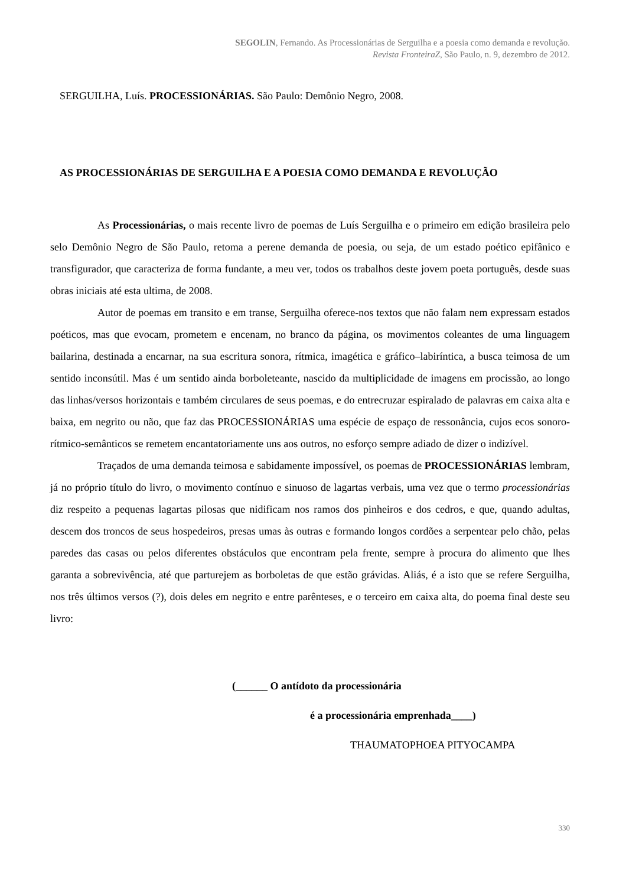SEGOLIN, Fernando. As Processionárias de Serguilha e a poesia como demanda e revolução.
Revista FronteiraZ, São Paulo, n. 9, dezembro de 2012.
SERGUILHA, Luís. PROCESSIONÁRIAS. São Paulo: Demônio Negro, 2008.
AS PROCESSIONÁRIAS DE SERGUILHA E A POESIA COMO DEMANDA E REVOLUÇÃO
As Processionárias, o mais recente livro de poemas de Luís Serguilha e o primeiro em edição brasileira pelo selo Demônio Negro de São Paulo, retoma a perene demanda de poesia, ou seja, de um estado poético epifânico e transfigurador, que caracteriza de forma fundante, a meu ver, todos os trabalhos deste jovem poeta português, desde suas obras iniciais até esta ultima, de 2008.
Autor de poemas em transito e em transe, Serguilha oferece-nos textos que não falam nem expressam estados poéticos, mas que evocam, prometem e encenam, no branco da página, os movimentos coleantes de uma linguagem bailarina, destinada a encarnar, na sua escritura sonora, rítmica, imagética e gráfico–labiríntica, a busca teimosa de um sentido inconsútil. Mas é um sentido ainda borboleteante, nascido da multiplicidade de imagens em procissão, ao longo das linhas/versos horizontais e também circulares de seus poemas, e do entrecruzar espiralado de palavras em caixa alta e baixa, em negrito ou não, que faz das PROCESSIONÁRIAS uma espécie de espaço de ressonância, cujos ecos sonoro-rítmico-semânticos se remetem encantatoriamente uns aos outros, no esforço sempre adiado de dizer o indizível.
Traçados de uma demanda teimosa e sabidamente impossível, os poemas de PROCESSIONÁRIAS lembram, já no próprio título do livro, o movimento contínuo e sinuoso de lagartas verbais, uma vez que o termo processionárias diz respeito a pequenas lagartas pilosas que nidificam nos ramos dos pinheiros e dos cedros, e que, quando adultas, descem dos troncos de seus hospedeiros, presas umas às outras e formando longos cordões a serpentear pelo chão, pelas paredes das casas ou pelos diferentes obstáculos que encontram pela frente, sempre à procura do alimento que lhes garanta a sobrevivência, até que parturejem as borboletas de que estão grávidas. Aliás, é a isto que se refere Serguilha, nos três últimos versos (?), dois deles em negrito e entre parênteses, e o terceiro em caixa alta, do poema final deste seu livro:
(______ O antídoto da processionária
é a processionária emprenhada____)
THAUMATOPHOEA PITYOCAMPA
330